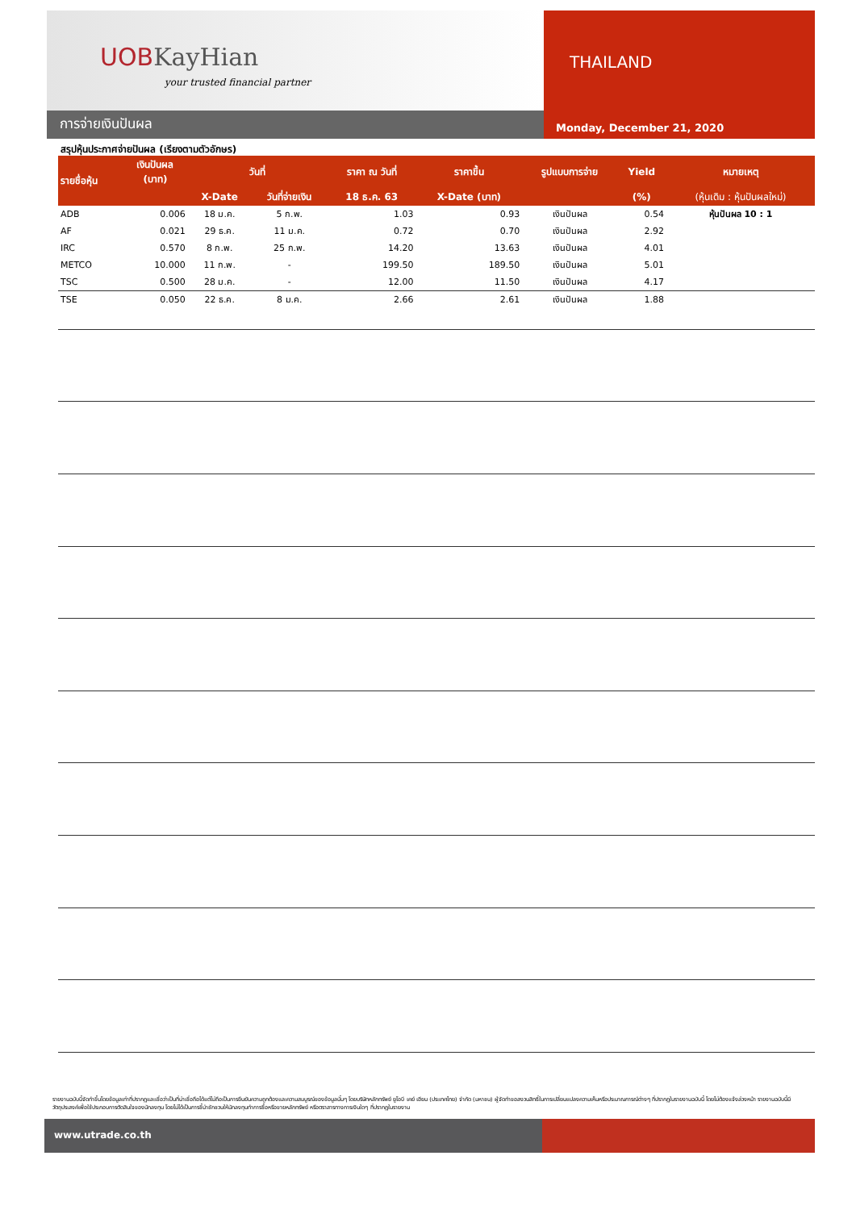UOBKayHian
your trusted financial partner
THAILAND
Monday, December 21, 2020
การจ่ายเงินปันผล
สรุปหุ้นประกาศจ่ายปันผล (เรียงตามตัวอักษร)
| รายชื่อหุ้น | เงินปันผล (บาท) | วันที่ | | ราคา ณ วันที่ | ราคาขึ้น | รูปแบบการจ่าย | Yield | หมายเหตุ |
| --- | --- | --- | --- | --- | --- | --- | --- | --- |
| | | X-Date | วันที่จ่ายเงิน | 18 ธ.ค. 63 | X-Date (บาท) | | (%) | (หุ้นเดิม : หุ้นปันผลใหม่) |
| ADB | 0.006 | 18 ม.ค. | 5 ก.พ. | 1.03 | 0.93 | เงินปันผล | 0.54 | หุ้นปันผล 10 : 1 |
| AF | 0.021 | 29 ธ.ค. | 11 ม.ค. | 0.72 | 0.70 | เงินปันผล | 2.92 | |
| IRC | 0.570 | 8 ก.พ. | 25 ก.พ. | 14.20 | 13.63 | เงินปันผล | 4.01 | |
| METCO | 10.000 | 11 ก.พ. | - | 199.50 | 189.50 | เงินปันผล | 5.01 | |
| TSC | 0.500 | 28 ม.ค. | - | 12.00 | 11.50 | เงินปันผล | 4.17 | |
| TSE | 0.050 | 22 ธ.ค. | 8 ม.ค. | 2.66 | 2.61 | เงินปันผล | 1.88 | |
รายงานฉบับนี้จัดทำขึ้นโดยข้อมูลเท่าที่ปรากฏและเชื่อว่าเป็นที่น่าเชื่อถือได้แต่ไม่ถือเป็นการยืนยันความถูกต้องและความสมบูรณ์ของข้อมูลนั้นๆ โดยบริษัทหลักทรัพย์ ยูโอบี เคย์ เฮียน (ประเทศไทย) จำกัด (มหาชน) ผู้จัดทำขอสงวนสิทธิ์ในการเปลี่ยนแปลงความเห็นหรือประมาณการณ์ต่างๆ ที่ปรากฏในรายงานฉบับนี้ โดยไม่ต้องแจ้งล่วงหน้า รายงานฉบับนี้มีวัตถุประสงค์เพื่อใช้ประกอบการตัดสินใจของนักลงทุน โดยไม่ได้เป็นการชี้นำชักชวนให้นักลงทุนทำการซื้อหรือขายหลักทรัพย์ หรือตราสารทางการเงินใดๆ ที่ปรากฏในรายงาน
www.utrade.co.th